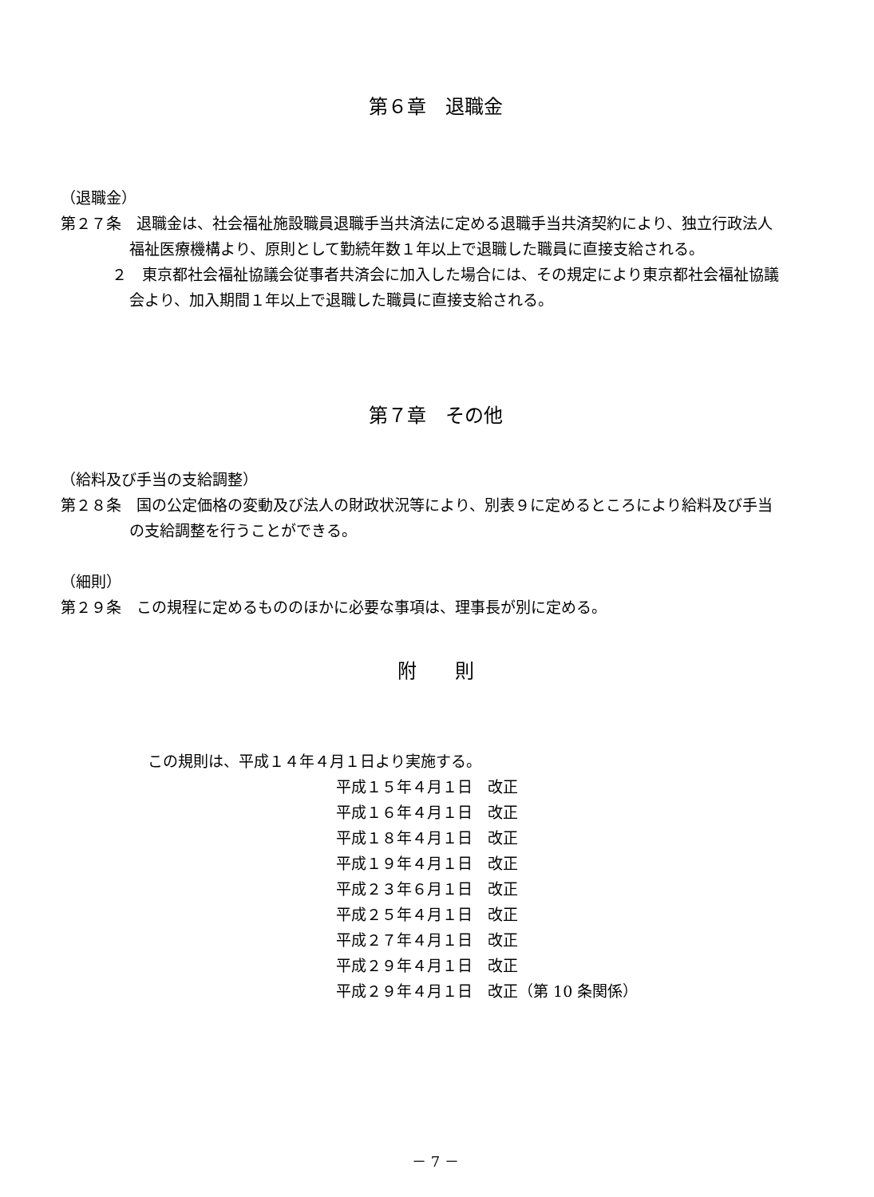第６章　退職金
（退職金）
第２７条　退職金は、社会福祉施設職員退職手当共済法に定める退職手当共済契約により、独立行政法人福祉医療機構より、原則として勤続年数１年以上で退職した職員に直接支給される。
２　東京都社会福祉協議会従事者共済会に加入した場合には、その規定により東京都社会福祉協議会より、加入期間１年以上で退職した職員に直接支給される。
第７章　その他
（給料及び手当の支給調整）
第２８条　国の公定価格の変動及び法人の財政状況等により、別表９に定めるところにより給料及び手当の支給調整を行うことができる。
（細則）
第２９条　この規程に定めるもののほかに必要な事項は、理事長が別に定める。
附　　則
この規則は、平成１４年４月１日より実施する。
平成１５年４月１日　改正
平成１６年４月１日　改正
平成１８年４月１日　改正
平成１９年４月１日　改正
平成２３年６月１日　改正
平成２５年４月１日　改正
平成２７年４月１日　改正
平成２９年４月１日　改正
平成２９年４月１日　改正（第 10 条関係）
－ 7 －